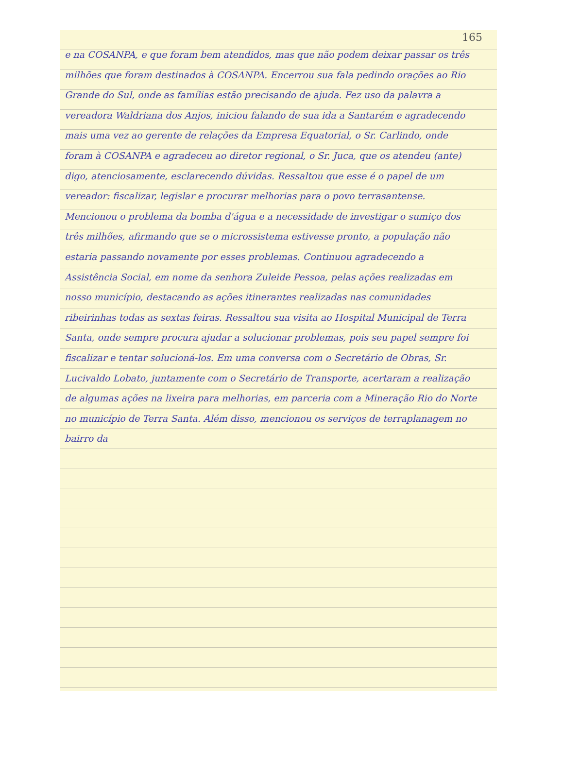165
e na COSANPA, e que foram bem atendidos, mas que não podem deixar passar os três milhões que foram destinados à COSANPA. Encerrou sua fala pedindo orações ao Rio Grande do Sul, onde as famílias estão precisando de ajuda. Fez uso da palavra a vereadora Waldriana dos Anjos, iniciou falando de sua ida a Santarém e agradecendo mais uma vez ao gerente de relações da Empresa Equatorial, o Sr. Carlindo, onde foram à COSANPA e agradeceu ao diretor regional, o Sr. Juca, que os atendeu (ante) digo, atenciosamente, esclarecendo dúvidas. Ressaltou que esse é o papel de um vereador: fiscalizar, legislar e procurar melhorias para o povo terrasantense. Mencionou o problema da bomba d'água e a necessidade de investigar o sumiço dos três milhões, afirmando que se o microssistema estivesse pronto, a população não estaria passando novamente por esses problemas. Continuou agradecendo a Assistência Social, em nome da senhora Zuleide Pessoa, pelas ações realizadas em nosso município, destacando as ações itinerantes realizadas nas comunidades ribeirinhas todas as sextas feiras. Ressaltou sua visita ao Hospital Municipal de Terra Santa, onde sempre procura ajudar a solucionar problemas, pois seu papel sempre foi fiscalizar e tentar solucioná-los. Em uma conversa com o Secretário de Obras, Sr. Lucivaldo Lobato, juntamente com o Secretário de Transporte, acertaram a realização de algumas ações na lixeira para melhorias, em parceria com a Mineração Rio do Norte no município de Terra Santa. Além disso, mencionou os serviços de terraplanagem no bairro da